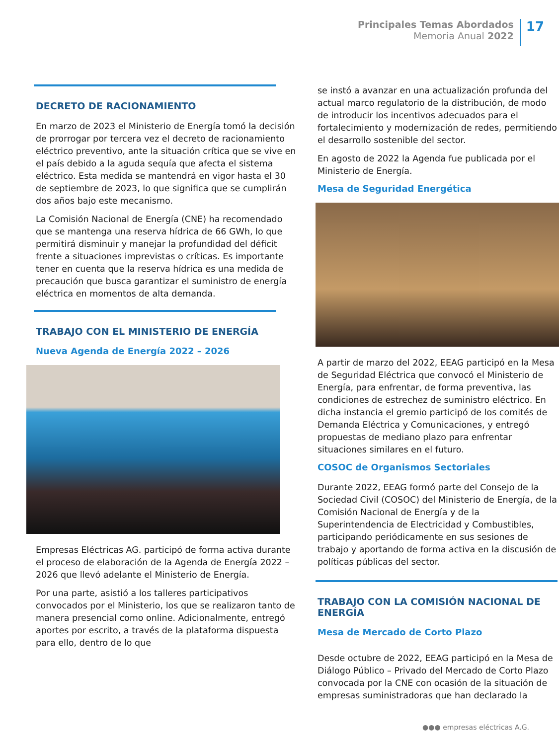Principales Temas Abordados
Memoria Anual 2022
17
DECRETO DE RACIONAMIENTO
En marzo de 2023 el Ministerio de Energía tomó la decisión de prorrogar por tercera vez el decreto de racionamiento eléctrico preventivo, ante la situación crítica que se vive en el país debido a la aguda sequía que afecta el sistema eléctrico. Esta medida se mantendrá en vigor hasta el 30 de septiembre de 2023, lo que significa que se cumplirán dos años bajo este mecanismo.
La Comisión Nacional de Energía (CNE) ha recomendado que se mantenga una reserva hídrica de 66 GWh, lo que permitirá disminuir y manejar la profundidad del déficit frente a situaciones imprevistas o críticas. Es importante tener en cuenta que la reserva hídrica es una medida de precaución que busca garantizar el suministro de energía eléctrica en momentos de alta demanda.
TRABAJO CON EL MINISTERIO DE ENERGÍA
Nueva Agenda de Energía 2022 – 2026
Empresas Eléctricas AG. participó de forma activa durante el proceso de elaboración de la Agenda de Energía 2022 – 2026 que llevó adelante el Ministerio de Energía.
Por una parte, asistió a los talleres participativos convocados por el Ministerio, los que se realizaron tanto de manera presencial como online. Adicionalmente, entregó aportes por escrito, a través de la plataforma dispuesta para ello, dentro de lo que
se instó a avanzar en una actualización profunda del actual marco regulatorio de la distribución, de modo de introducir los incentivos adecuados para el fortalecimiento y modernización de redes, permitiendo el desarrollo sostenible del sector.
En agosto de 2022 la Agenda fue publicada por el Ministerio de Energía.
Mesa de Seguridad Energética
A partir de marzo del 2022, EEAG participó en la Mesa de Seguridad Eléctrica que convocó el Ministerio de Energía, para enfrentar, de forma preventiva, las condiciones de estrechez de suministro eléctrico. En dicha instancia el gremio participó de los comités de Demanda Eléctrica y Comunicaciones, y entregó propuestas de mediano plazo para enfrentar situaciones similares en el futuro.
COSOC de Organismos Sectoriales
Durante 2022, EEAG formó parte del Consejo de la Sociedad Civil (COSOC) del Ministerio de Energía, de la Comisión Nacional de Energía y de la Superintendencia de Electricidad y Combustibles, participando periódicamente en sus sesiones de trabajo y aportando de forma activa en la discusión de políticas públicas del sector.
TRABAJO CON LA COMISIÓN NACIONAL DE ENERGÍA
Mesa de Mercado de Corto Plazo
Desde octubre de 2022, EEAG participó en la Mesa de Diálogo Público – Privado del Mercado de Corto Plazo convocada por la CNE con ocasión de la situación de empresas suministradoras que han declarado la
●●● empresas eléctricas A.G.